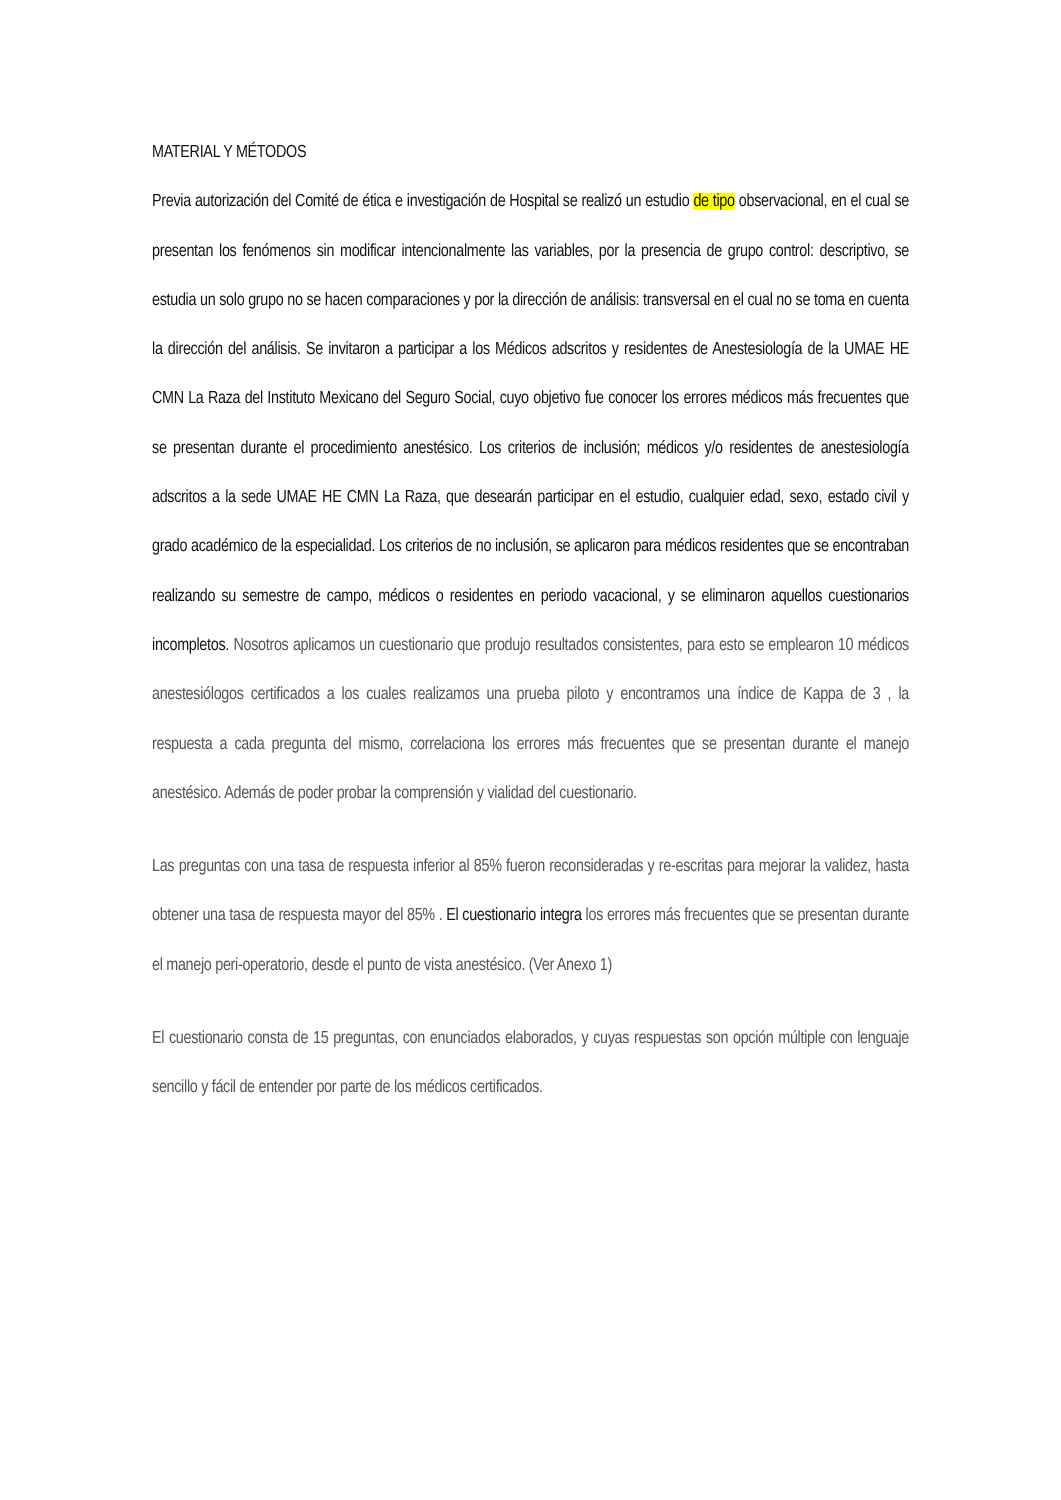MATERIAL Y MÉTODOS
Previa autorización del Comité de ética e investigación de Hospital se realizó un estudio de tipo observacional, en el cual se presentan los fenómenos sin modificar intencionalmente las variables, por la presencia de grupo control: descriptivo, se estudia un solo grupo no se hacen comparaciones y por la dirección de análisis: transversal en el cual no se toma en cuenta la dirección del análisis. Se invitaron a participar a los Médicos adscritos y residentes de Anestesiología de la UMAE HE CMN La Raza del Instituto Mexicano del Seguro Social, cuyo objetivo fue conocer los errores médicos más frecuentes que se presentan durante el procedimiento anestésico. Los criterios de inclusión; médicos y/o residentes de anestesiología adscritos a la sede UMAE HE CMN La Raza, que desearán participar en el estudio, cualquier edad, sexo, estado civil y grado académico de la especialidad. Los criterios de no inclusión, se aplicaron para médicos residentes que se encontraban realizando su semestre de campo, médicos o residentes en periodo vacacional, y se eliminaron aquellos cuestionarios incompletos. Nosotros aplicamos un cuestionario que produjo resultados consistentes, para esto se emplearon 10 médicos anestesiólogos certificados a los cuales realizamos una prueba piloto y encontramos una índice de Kappa de 3 , la respuesta a cada pregunta del mismo, correlaciona los errores más frecuentes que se presentan durante el manejo anestésico. Además de poder probar la comprensión y vialidad del cuestionario.
Las preguntas con una tasa de respuesta inferior al 85% fueron reconsideradas y re-escritas para mejorar la validez, hasta obtener una tasa de respuesta mayor del 85% . El cuestionario integra los errores más frecuentes que se presentan durante el manejo peri-operatorio, desde el punto de vista anestésico. (Ver Anexo 1)
El cuestionario consta de 15 preguntas, con enunciados elaborados, y cuyas respuestas son opción múltiple con lenguaje sencillo y fácil de entender por parte de los médicos certificados.